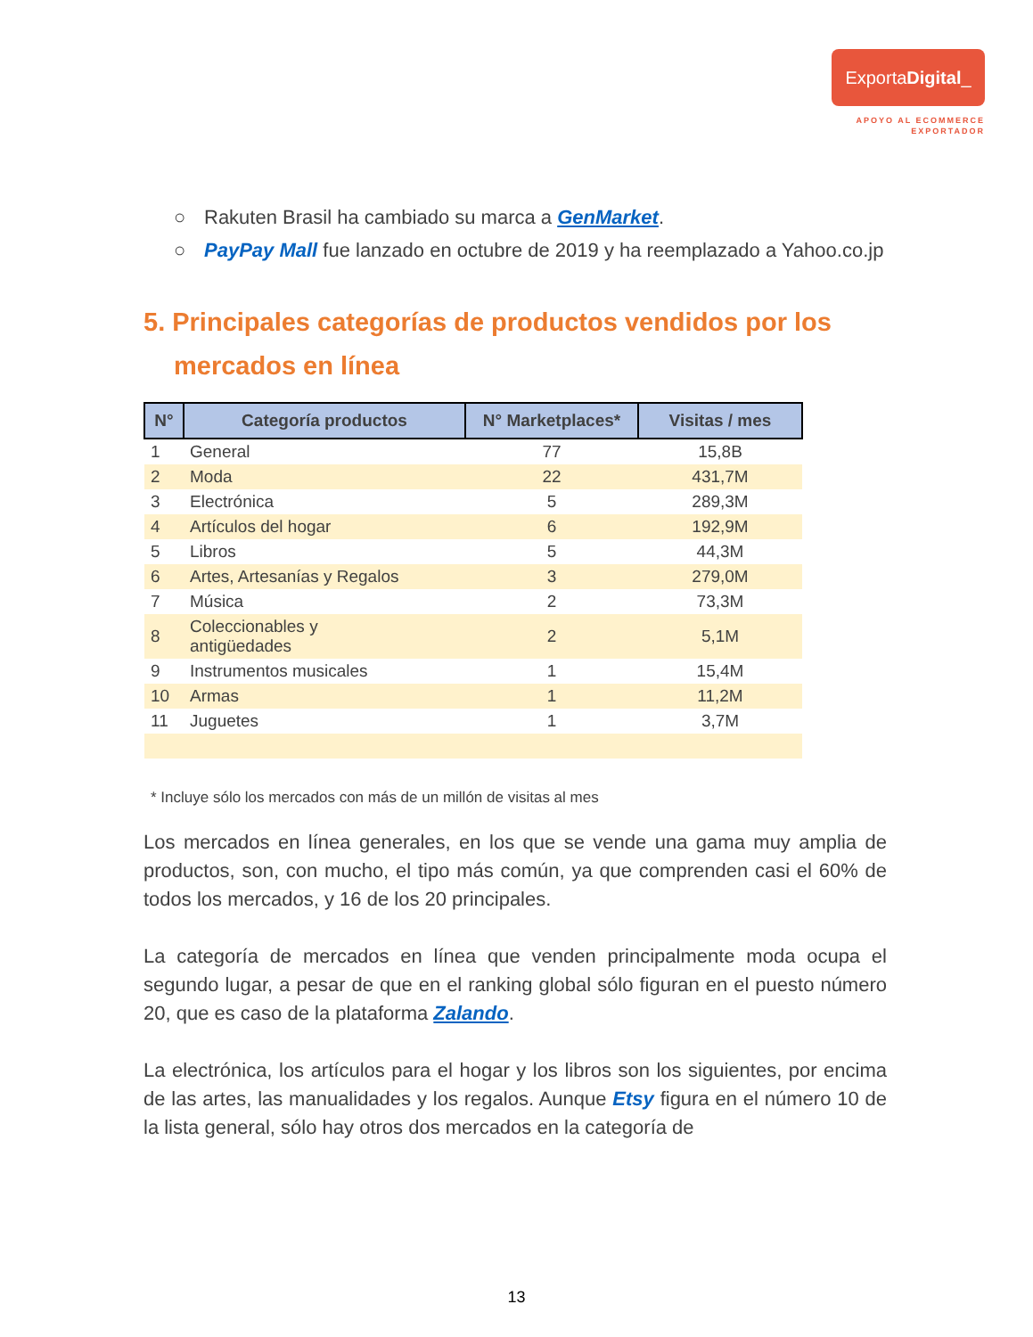ExportaDigital_
APOYO AL ECOMMERCE
EXPORTADOR
○ Rakuten Brasil ha cambiado su marca a GenMarket.
○ PayPay Mall fue lanzado en octubre de 2019 y ha reemplazado a Yahoo.co.jp
5. Principales categorías de productos vendidos por los mercados en línea
| N° | Categoría productos | N° Marketplaces* | Visitas / mes |
| --- | --- | --- | --- |
| 1 | General | 77 | 15,8B |
| 2 | Moda | 22 | 431,7M |
| 3 | Electrónica | 5 | 289,3M |
| 4 | Artículos del hogar | 6 | 192,9M |
| 5 | Libros | 5 | 44,3M |
| 6 | Artes, Artesanías y Regalos | 3 | 279,0M |
| 7 | Música | 2 | 73,3M |
| 8 | Coleccionables y antigüedades | 2 | 5,1M |
| 9 | Instrumentos musicales | 1 | 15,4M |
| 10 | Armas | 1 | 11,2M |
| 11 | Juguetes | 1 | 3,7M |
* Incluye sólo los mercados con más de un millón de visitas al mes
Los mercados en línea generales, en los que se vende una gama muy amplia de productos, son, con mucho, el tipo más común, ya que comprenden casi el 60% de todos los mercados, y 16 de los 20 principales.
La categoría de mercados en línea que venden principalmente moda ocupa el segundo lugar, a pesar de que en el ranking global sólo figuran en el puesto número 20, que es caso de la plataforma Zalando.
La electrónica, los artículos para el hogar y los libros son los siguientes, por encima de las artes, las manualidades y los regalos. Aunque Etsy figura en el número 10 de la lista general, sólo hay otros dos mercados en la categoría de
13